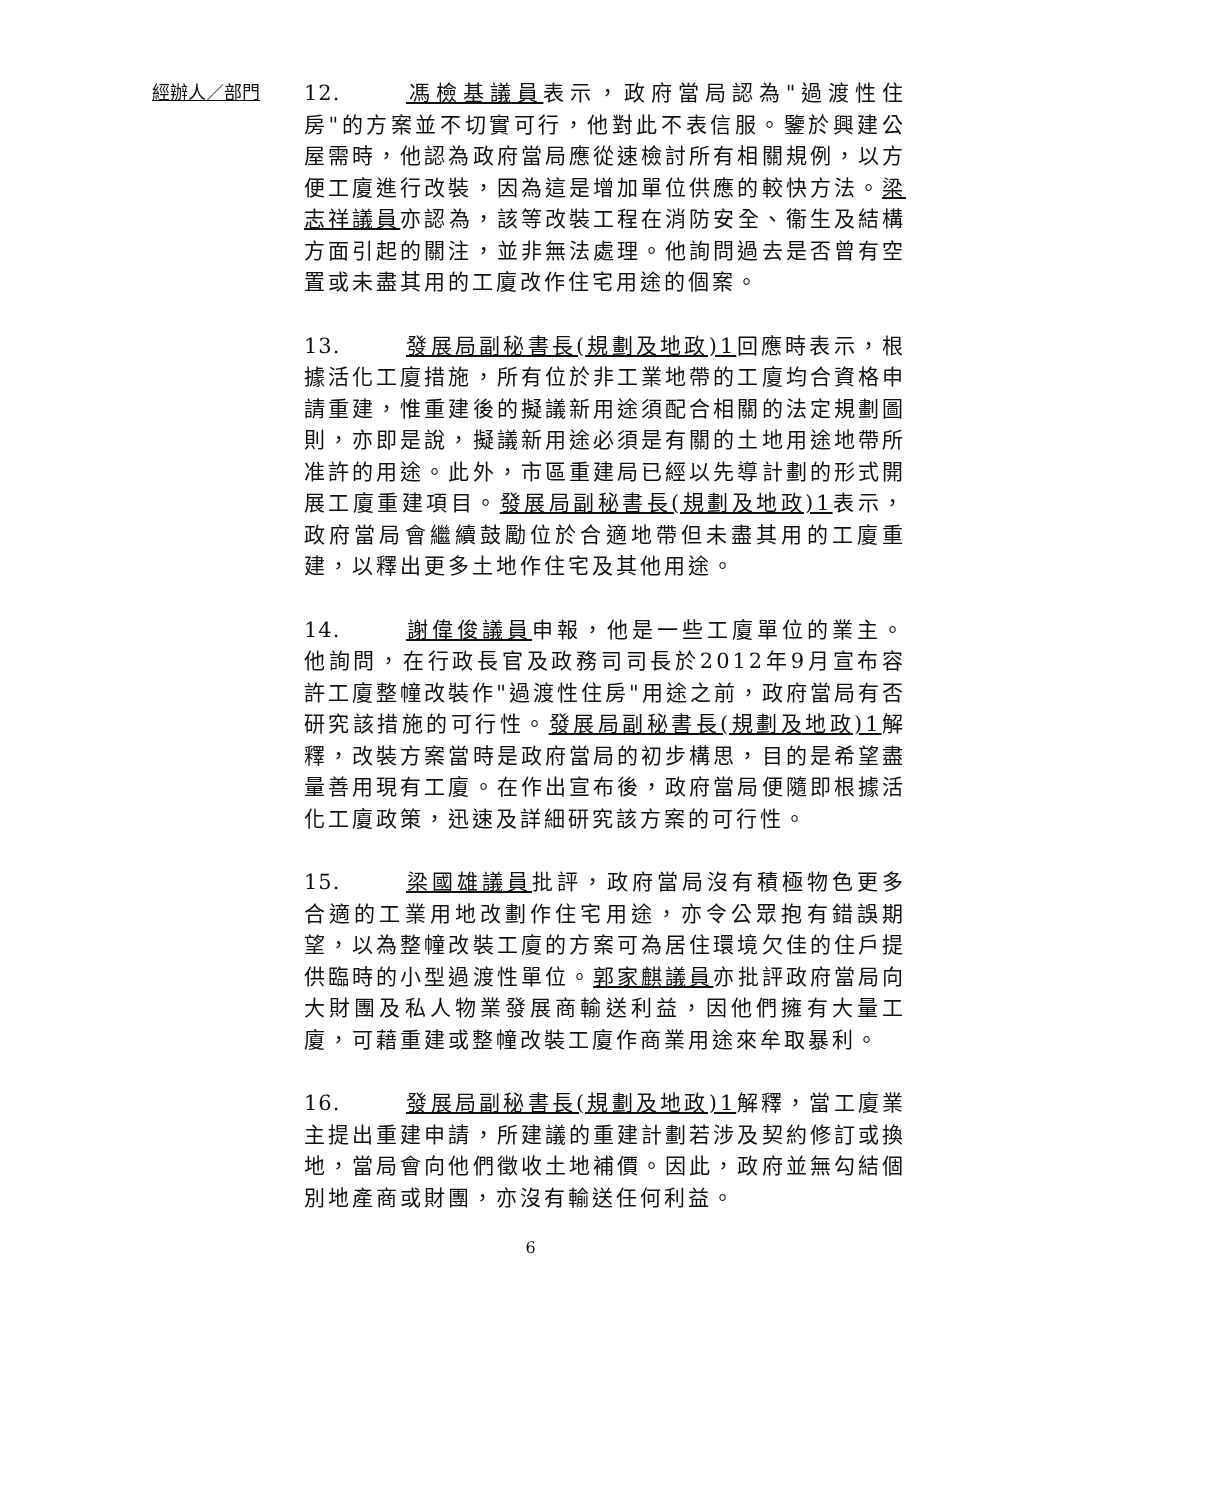經辦人／部門
12. 馮檢基議員表示，政府當局認為"過渡性住房"的方案並不切實可行，他對此不表信服。鑒於興建公屋需時，他認為政府當局應從速檢討所有相關規例，以方便工廈進行改裝，因為這是增加單位供應的較快方法。梁志祥議員亦認為，該等改裝工程在消防安全、衞生及結構方面引起的關注，並非無法處理。他詢問過去是否曾有空置或未盡其用的工廈改作住宅用途的個案。
13. 發展局副秘書長(規劃及地政)1回應時表示，根據活化工廈措施，所有位於非工業地帶的工廈均合資格申請重建，惟重建後的擬議新用途須配合相關的法定規劃圖則，亦即是說，擬議新用途必須是有關的土地用途地帶所准許的用途。此外，市區重建局已經以先導計劃的形式開展工廈重建項目。發展局副秘書長(規劃及地政)1表示，政府當局會繼續鼓勵位於合適地帶但未盡其用的工廈重建，以釋出更多土地作住宅及其他用途。
14. 謝偉俊議員申報，他是一些工廈單位的業主。他詢問，在行政長官及政務司司長於2012年9月宣布容許工廈整幢改裝作"過渡性住房"用途之前，政府當局有否研究該措施的可行性。發展局副秘書長(規劃及地政)1解釋，改裝方案當時是政府當局的初步構思，目的是希望盡量善用現有工廈。在作出宣布後，政府當局便隨即根據活化工廈政策，迅速及詳細研究該方案的可行性。
15. 梁國雄議員批評，政府當局沒有積極物色更多合適的工業用地改劃作住宅用途，亦令公眾抱有錯誤期望，以為整幢改裝工廈的方案可為居住環境欠佳的住戶提供臨時的小型過渡性單位。郭家麒議員亦批評政府當局向大財團及私人物業發展商輸送利益，因他們擁有大量工廈，可藉重建或整幢改裝工廈作商業用途來牟取暴利。
16. 發展局副秘書長(規劃及地政)1解釋，當工廈業主提出重建申請，所建議的重建計劃若涉及契約修訂或換地，當局會向他們徵收土地補價。因此，政府並無勾結個別地產商或財團，亦沒有輸送任何利益。
6